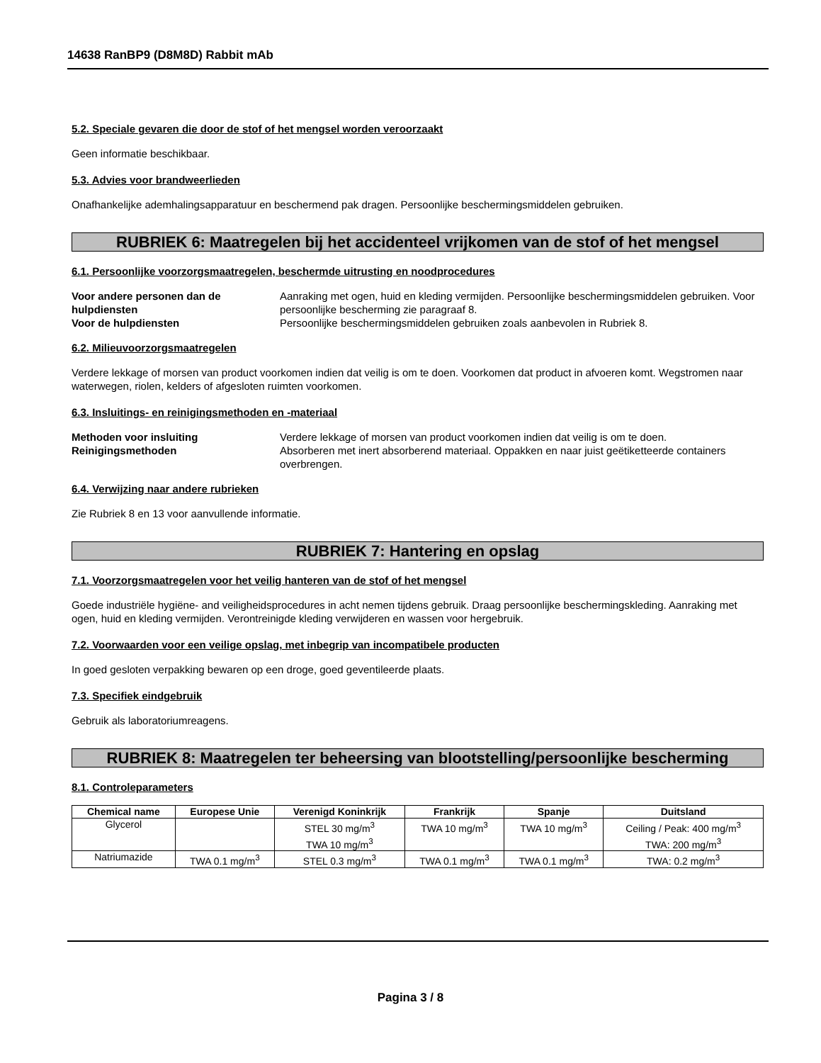14638 RanBP9 (D8M8D) Rabbit mAb
5.2. Speciale gevaren die door de stof of het mengsel worden veroorzaakt
Geen informatie beschikbaar.
5.3. Advies voor brandweerlieden
Onafhankelijke ademhalingsapparatuur en beschermend pak dragen. Persoonlijke beschermingsmiddelen gebruiken.
RUBRIEK 6: Maatregelen bij het accidenteel vrijkomen van de stof of het mengsel
6.1. Persoonlijke voorzorgsmaatregelen, beschermde uitrusting en noodprocedures
Voor andere personen dan de hulpdiensten Aanraking met ogen, huid en kleding vermijden. Persoonlijke beschermingsmiddelen gebruiken. Voor persoonlijke bescherming zie paragraaf 8. Voor de hulpdiensten Persoonlijke beschermingsmiddelen gebruiken zoals aanbevolen in Rubriek 8.
6.2. Milieuvoorzorgsmaatregelen
Verdere lekkage of morsen van product voorkomen indien dat veilig is om te doen. Voorkomen dat product in afvoeren komt. Wegstromen naar waterwegen, riolen, kelders of afgesloten ruimten voorkomen.
6.3. Insluitings- en reinigingsmethoden en -materiaal
Methoden voor insluiting Verdere lekkage of morsen van product voorkomen indien dat veilig is om te doen. Reinigingsmethoden Absorberen met inert absorberend materiaal. Oppakken en naar juist geëtiketteerde containers overbrengen.
6.4. Verwijzing naar andere rubrieken
Zie Rubriek 8 en 13 voor aanvullende informatie.
RUBRIEK 7: Hantering en opslag
7.1. Voorzorgsmaatregelen voor het veilig hanteren van de stof of het mengsel
Goede industriële hygiëne- and veiligheidsprocedures in acht nemen tijdens gebruik. Draag persoonlijke beschermingskleding. Aanraking met ogen, huid en kleding vermijden. Verontreinigde kleding verwijderen en wassen voor hergebruik.
7.2. Voorwaarden voor een veilige opslag, met inbegrip van incompatibele producten
In goed gesloten verpakking bewaren op een droge, goed geventileerde plaats.
7.3. Specifiek eindgebruik
Gebruik als laboratoriumreagens.
RUBRIEK 8: Maatregelen ter beheersing van blootstelling/persoonlijke bescherming
8.1. Controleparameters
| Chemical name | Europese Unie | Verenigd Koninkrijk | Frankrijk | Spanje | Duitsland |
| --- | --- | --- | --- | --- | --- |
| Glycerol | | STEL 30 mg/m<sup>3</sup> TWA 10 mg/m<sup>3</sup> | TWA 10 mg/m<sup>3</sup> | TWA 10 mg/m<sup>3</sup> | Ceiling / Peak: 400 mg/m<sup>3</sup> TWA: 200 mg/m<sup>3</sup> |
| Natriumazide | TWA 0.1 mg/m<sup>3</sup> | STEL 0.3 mg/m<sup>3</sup> | TWA 0.1 mg/m<sup>3</sup> | TWA 0.1 mg/m<sup>3</sup> | TWA: 0.2 mg/m<sup>3</sup> |
Pagina 3 / 8